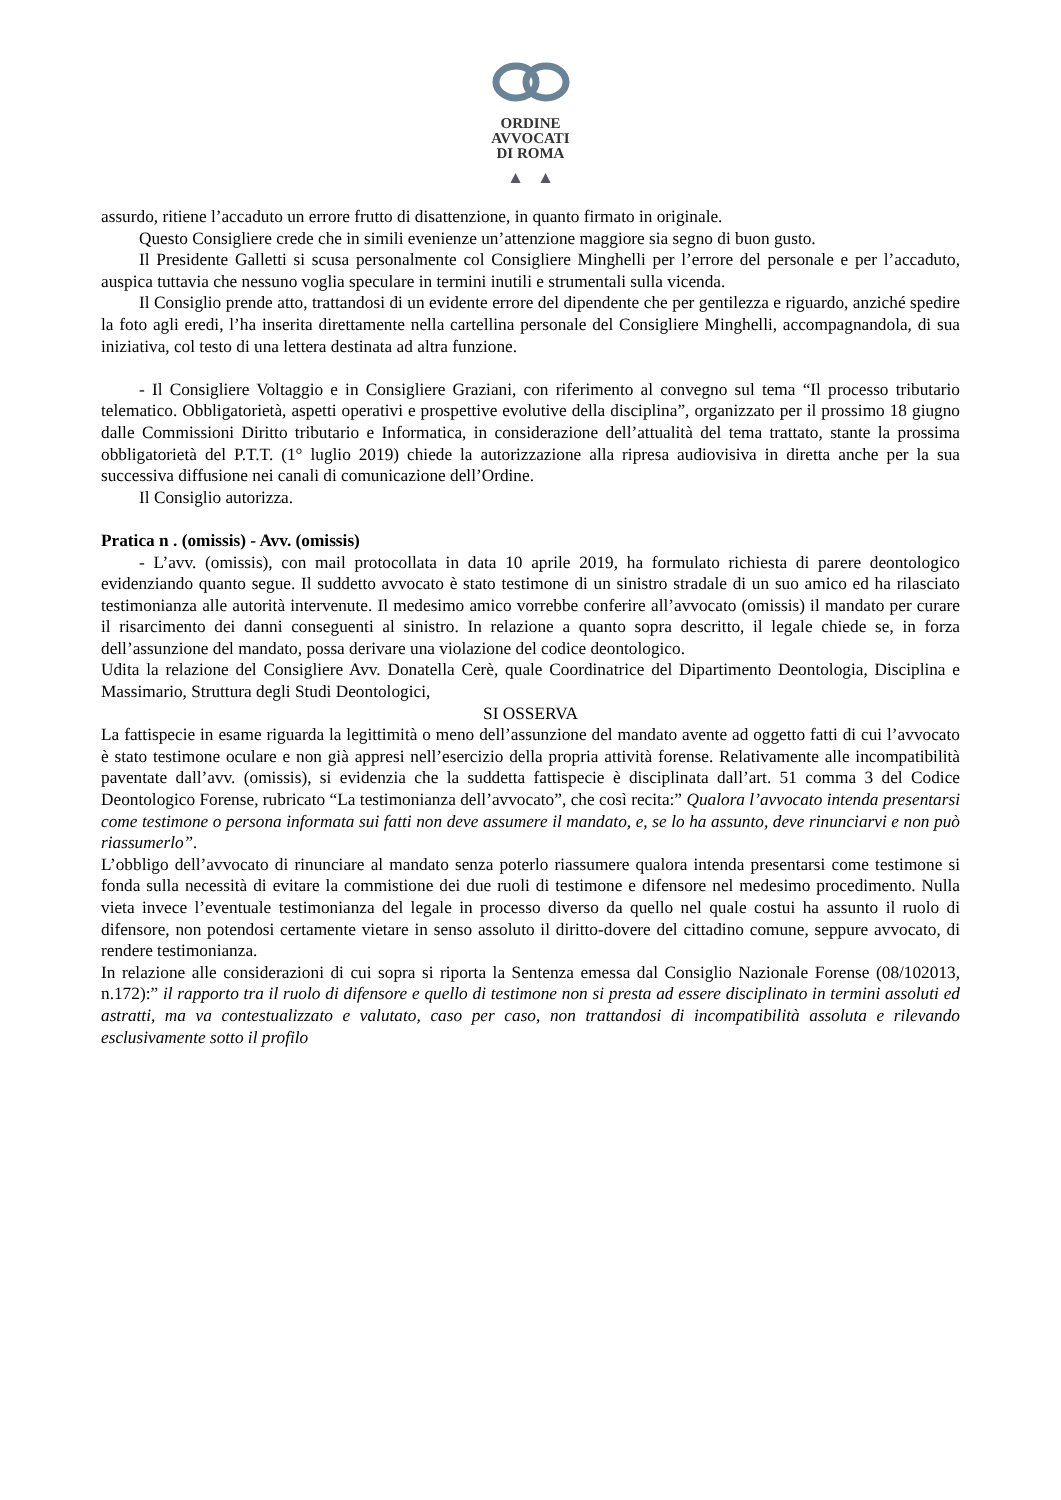ORDINE
AVVOCATI
DI ROMA
▲ ▲
assurdo, ritiene l’accaduto un errore frutto di disattenzione, in quanto firmato in originale.
Questo Consigliere crede che in simili evenienze un’attenzione maggiore sia segno di buon gusto.
Il Presidente Galletti si scusa personalmente col Consigliere Minghelli per l’errore del personale e per l’accaduto, auspica tuttavia che nessuno voglia speculare in termini inutili e strumentali sulla vicenda.
Il Consiglio prende atto, trattandosi di un evidente errore del dipendente che per gentilezza e riguardo, anziché spedire la foto agli eredi, l’ha inserita direttamente nella cartellina personale del Consigliere Minghelli, accompagnandola, di sua iniziativa, col testo di una lettera destinata ad altra funzione.
- Il Consigliere Voltaggio e in Consigliere Graziani, con riferimento al convegno sul tema “Il processo tributario telematico. Obbligatorietà, aspetti operativi e prospettive evolutive della disciplina”, organizzato per il prossimo 18 giugno dalle Commissioni Diritto tributario e Informatica, in considerazione dell’attualità del tema trattato, stante la prossima obbligatorietà del P.T.T. (1° luglio 2019) chiede la autorizzazione alla ripresa audiovisiva in diretta anche per la sua successiva diffusione nei canali di comunicazione dell’Ordine.
Il Consiglio autorizza.
Pratica n . (omissis) - Avv. (omissis)
- L’avv. (omissis), con mail protocollata in data 10 aprile 2019, ha formulato richiesta di parere deontologico evidenziando quanto segue. Il suddetto avvocato è stato testimone di un sinistro stradale di un suo amico ed ha rilasciato testimonianza alle autorità intervenute. Il medesimo amico vorrebbe conferire all’avvocato (omissis) il mandato per curare il risarcimento dei danni conseguenti al sinistro. In relazione a quanto sopra descritto, il legale chiede se, in forza dell’assunzione del mandato, possa derivare una violazione del codice deontologico.
Udita la relazione del Consigliere Avv. Donatella Cerè, quale Coordinatrice del Dipartimento Deontologia, Disciplina e Massimario, Struttura degli Studi Deontologici,
SI OSSERVA
La fattispecie in esame riguarda la legittimità o meno dell’assunzione del mandato avente ad oggetto fatti di cui l’avvocato è stato testimone oculare e non già appresi nell’esercizio della propria attività forense. Relativamente alle incompatibilità paventate dall’avv. (omissis), si evidenzia che la suddetta fattispecie è disciplinata dall’art. 51 comma 3 del Codice Deontologico Forense, rubricato “La testimonianza dell’avvocato”, che così recita:” Qualora l’avvocato intenda presentarsi come testimone o persona informata sui fatti non deve assumere il mandato, e, se lo ha assunto, deve rinunciarvi e non può riassumerlo”.
L’obbligo dell’avvocato di rinunciare al mandato senza poterlo riassumere qualora intenda presentarsi come testimone si fonda sulla necessità di evitare la commistione dei due ruoli di testimone e difensore nel medesimo procedimento. Nulla vieta invece l’eventuale testimonianza del legale in processo diverso da quello nel quale costui ha assunto il ruolo di difensore, non potendosi certamente vietare in senso assoluto il diritto-dovere del cittadino comune, seppure avvocato, di rendere testimonianza.
In relazione alle considerazioni di cui sopra si riporta la Sentenza emessa dal Consiglio Nazionale Forense (08/102013, n.172):” il rapporto tra il ruolo di difensore e quello di testimone non si presta ad essere disciplinato in termini assoluti ed astratti, ma va contestualizzato e valutato, caso per caso, non trattandosi di incompatibilità assoluta e rilevando esclusivamente sotto il profilo